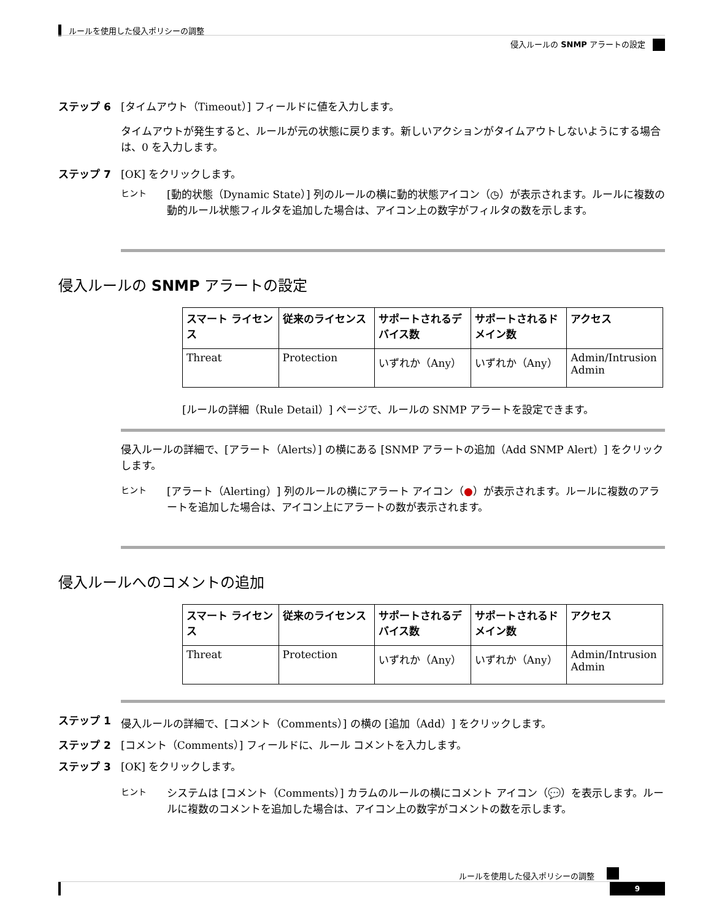ルールを使用した侵入ポリシーの調整
侵入ルールの SNMP アラートの設定
ステップ 6 [タイムアウト（Timeout）] フィールドに値を入力します。
タイムアウトが発生すると、ルールが元の状態に戻ります。新しいアクションがタイムアウトしないようにする場合は、0 を入力します。
ステップ 7 [OK] をクリックします。
ヒント
[動的状態（Dynamic State）] 列のルールの横に動的状態アイコン（◷）が表示されます。ルールに複数の動的ルール状態フィルタを追加した場合は、アイコン上の数字がフィルタの数を示します。
侵入ルールの SNMP アラートの設定
| スマート ライセンス | 従来のライセンス | サポートされるデバイス数 | サポートされるドメイン数 | アクセス |
| --- | --- | --- | --- | --- |
| Threat | Protection | いずれか（Any） | いずれか（Any） | Admin/Intrusion Admin |
[ルールの詳細（Rule Detail）] ページで、ルールの SNMP アラートを設定できます。
侵入ルールの詳細で、[アラート（Alerts）] の横にある [SNMP アラートの追加（Add SNMP Alert）] をクリックします。
ヒント
[アラート（Alerting）] 列のルールの横にアラート アイコン（●）が表示されます。ルールに複数のアラートを追加した場合は、アイコン上にアラートの数が表示されます。
侵入ルールへのコメントの追加
| スマート ライセンス | 従来のライセンス | サポートされるデバイス数 | サポートされるドメイン数 | アクセス |
| --- | --- | --- | --- | --- |
| Threat | Protection | いずれか（Any） | いずれか（Any） | Admin/Intrusion Admin |
ステップ 1 侵入ルールの詳細で、[コメント（Comments）] の横の [追加（Add）] をクリックします。
ステップ 2 [コメント（Comments）] フィールドに、ルール コメントを入力します。
ステップ 3 [OK] をクリックします。
ヒント
システムは [コメント（Comments）] カラムのルールの横にコメント アイコン（💬）を表示します。ルールに複数のコメントを追加した場合は、アイコン上の数字がコメントの数を示します。
ルールを使用した侵入ポリシーの調整
9